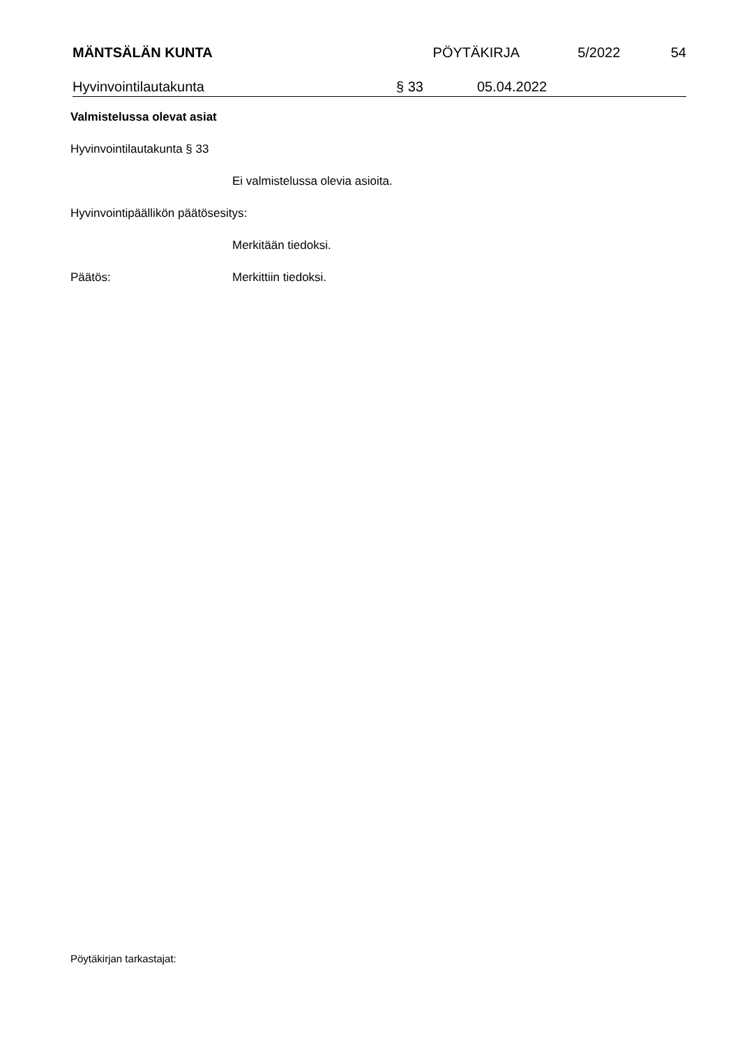MÄNTSÄLÄN KUNTA PÖYTÄKIRJA 5/2022 54
Hyvinvointilautakunta
§ 33
05.04.2022
Valmistelussa olevat asiat
Hyvinvointilautakunta § 33
Ei valmistelussa olevia asioita.
Hyvinvointipäällikön päätösesitys:
Merkitään tiedoksi.
Päätös: Merkittiin tiedoksi.
Pöytäkirjan tarkastajat: